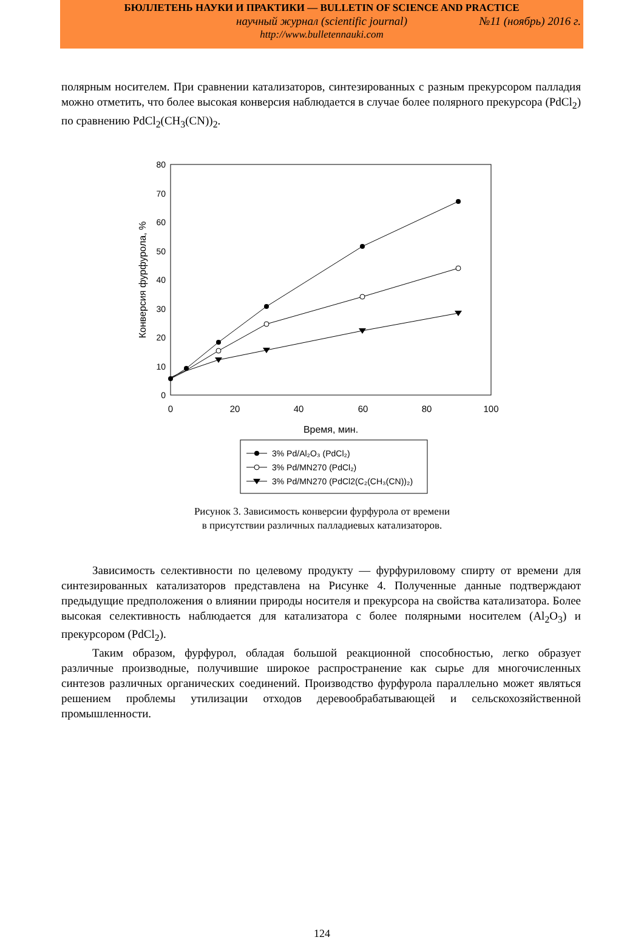БЮЛЛЕТЕНЬ НАУКИ И ПРАКТИКИ — BULLETIN OF SCIENCE AND PRACTICE
научный журнал (scientific journal) №11 (ноябрь) 2016 г.
http://www.bulletennauki.com
полярным носителем. При сравнении катализаторов, синтезированных с разным прекурсором палладия можно отметить, что более высокая конверсия наблюдается в случае более полярного прекурсора (PdCl<sub>2</sub>) по сравнению PdCl<sub>2</sub>(CH<sub>3</sub>(CN))<sub>2</sub>.
0
10
20
30
40
50
60
70
80
0
20
40
60
80
100
Время, мин.
Конверсия фурфурола, %
3% Pd/Al₂O₃ (PdCl₂)
3% Pd/MN270 (PdCl₂)
3% Pd/MN270 (PdCl2(C₂(CH₃(CN))₂)
Рисунок 3. Зависимость конверсии фурфурола от времени
в присутствии различных палладиевых катализаторов.
Зависимость селективности по целевому продукту — фурфуриловому спирту от времени для синтезированных катализаторов представлена на Рисунке 4. Полученные данные подтверждают предыдущие предположения о влиянии природы носителя и прекурсора на свойства катализатора. Более высокая селективность наблюдается для катализатора с более полярными носителем (Al<sub>2</sub>O<sub>3</sub>) и прекурсором (PdCl<sub>2</sub>).
Таким образом, фурфурол, обладая большой реакционной способностью, легко образует различные производные, получившие широкое распространение как сырье для многочисленных синтезов различных органических соединений. Производство фурфурола параллельно может являться решением проблемы утилизации отходов деревообрабатывающей и сельскохозяйственной промышленности.
124